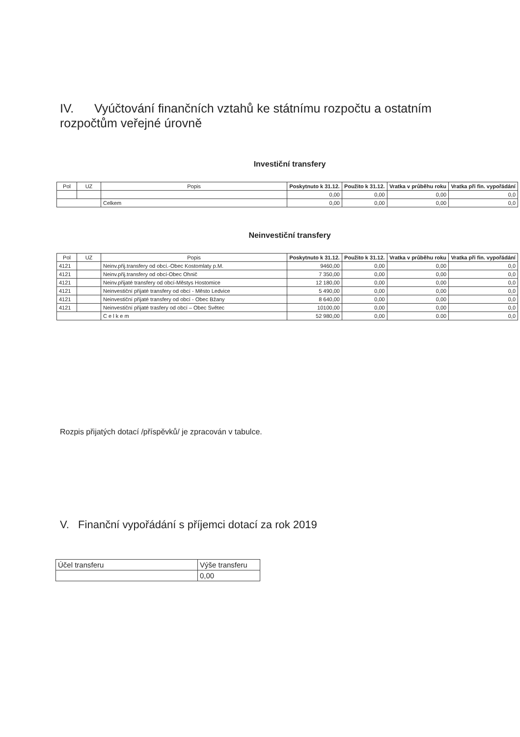IV. Vyúčtování finančních vztahů ke státnímu rozpočtu a ostatním rozpočtům veřejné úrovně
Investiční transfery
| Pol | UZ | Popis | Poskytnuto k 31.12. | Použito k 31.12. | Vratka v průběhu roku | Vratka při fin. vypořádání |
| --- | --- | --- | --- | --- | --- | --- |
| | | | 0,00 | 0,00 | 0,00 | 0,0 |
| | | Celkem | 0,00 | 0,00 | 0,00 | 0,0 |
Neinvestiční transfery
| Pol | UZ | Popis | Poskytnuto k 31.12. | Použito k 31.12. | Vratka v průběhu roku | Vratka při fin. vypořádání |
| --- | --- | --- | --- | --- | --- | --- |
| 4121 | | Neinv.přij.transfery od obcí.-Obec Kostomlaty p.M. | 9460,00 | 0,00 | 0,00 | 0,0 |
| 4121 | | Neinv.přij.transfery od obcí-Obec Ohnič | 7 350,00 | 0,00 | 0,00 | 0,0 |
| 4121 | | Neinv.přijaté transfery od obcí-Městys Hostomice | 12 180,00 | 0,00 | 0,00 | 0,0 |
| 4121 | | Neinvestiční přijaté transfery od obcí - Město Ledvice | 5 490,00 | 0,00 | 0,00 | 0,0 |
| 4121 | | Neinvestiční přijaté transfery od obcí - Obec Bžany | 8 640,00 | 0,00 | 0,00 | 0,0 |
| 4121 | | Neinvestiční přijaté trasfery od obcí – Obec Světec | 10100,00 | 0,00 | 0,00 | 0,0 |
| | | C e l k e m | 52 980,00 | 0,00 | 0.00 | 0,0 |
Rozpis přijatých dotací /příspěvků/ je zpracován v tabulce.
V. Finanční vypořádání s příjemci dotací za rok 2019
| Účel transferu | Výše transferu |
| | 0,00 |